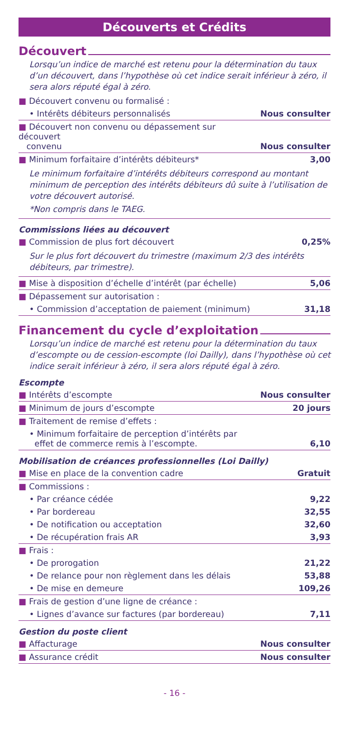Découverts et Crédits
Découvert
Lorsqu’un indice de marché est retenu pour la détermination du taux d’un découvert, dans l’hypothèse où cet indice serait inférieur à zéro, il sera alors réputé égal à zéro.
| ■ Découvert convenu ou formalisé : | |
| • Intérêts débiteurs personnalisés | Nous consulter |
| ■ Découvert non convenu ou dépassement sur découvert convenu | Nous consulter |
| ■ Minimum forfaitaire d’intérêts débiteurs* | 3,00 |
| Le minimum forfaitaire d’intérêts débiteurs correspond au montant minimum de perception des intérêts débiteurs dû suite à l’utilisation de votre découvert autorisé. *Non compris dans le TAEG. | |
Commissions liées au découvert
| ■ Commission de plus fort découvert | 0,25% |
| Sur le plus fort découvert du trimestre (maximum 2/3 des intérêts débiteurs, par trimestre). | |
| ■ Mise à disposition d’échelle d’intérêt (par échelle) | 5,06 |
| ■ Dépassement sur autorisation : | |
| • Commission d’acceptation de paiement (minimum) | 31,18 |
Financement du cycle d’exploitation
Lorsqu’un indice de marché est retenu pour la détermination du taux d’escompte ou de cession-escompte (loi Dailly), dans l’hypothèse où cet indice serait inférieur à zéro, il sera alors réputé égal à zéro.
Escompte
| ■ Intérêts d’escompte | Nous consulter |
| ■ Minimum de jours d’escompte | 20 jours |
| ■ Traitement de remise d’effets : | |
| • Minimum forfaitaire de perception d’intérêts par effet de commerce remis à l’escompte. | 6,10 |
Mobilisation de créances professionnelles (Loi Dailly)
| ■ Mise en place de la convention cadre | Gratuit |
| ■ Commissions : | |
| • Par créance cédée | 9,22 |
| • Par bordereau | 32,55 |
| • De notification ou acceptation | 32,60 |
| • De récupération frais AR | 3,93 |
| ■ Frais : | |
| • De prorogation | 21,22 |
| • De relance pour non règlement dans les délais | 53,88 |
| • De mise en demeure | 109,26 |
| ■ Frais de gestion d’une ligne de créance : | |
| • Lignes d’avance sur factures (par bordereau) | 7,11 |
Gestion du poste client
| ■ Affacturage | Nous consulter |
| ■ Assurance crédit | Nous consulter |
- 16 -